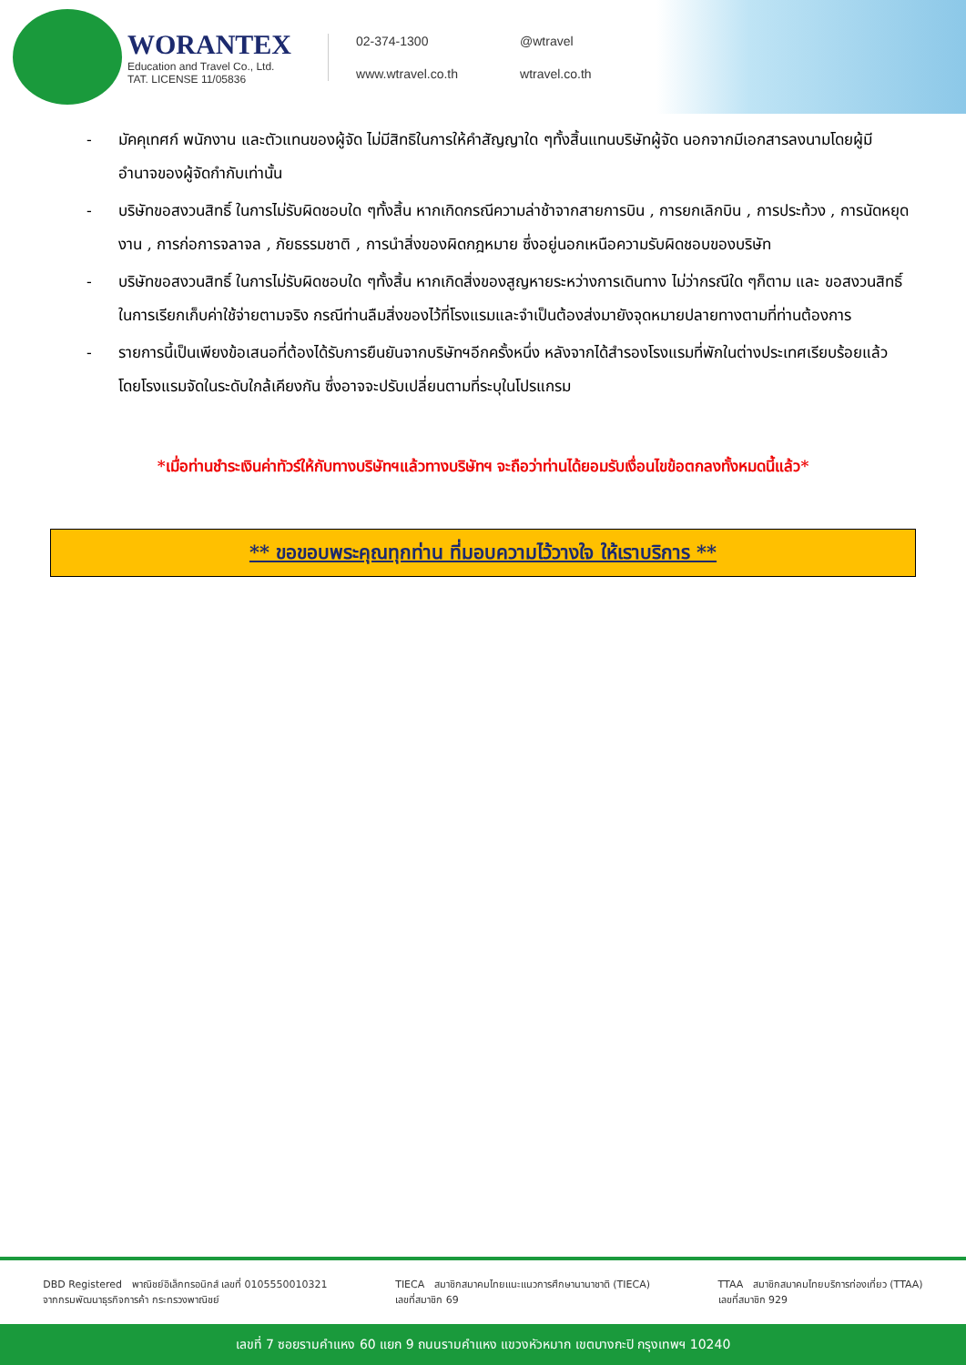WORANTEX
Education and Travel Co., Ltd.
TAT. LICENSE 11/05836
02-374-1300
@wtravel
www.wtravel.co.th
wtravel.co.th
- มัคคุเทศก์ พนักงาน และตัวแทนของผู้จัด ไม่มีสิทธิในการให้คำสัญญาใด ๆทั้งสิ้นแทนบริษัทผู้จัด นอกจากมีเอกสารลงนามโดยผู้มีอำนาจของผู้จัดกำกับเท่านั้น
- บริษัทขอสงวนสิทธิ์ ในการไม่รับผิดชอบใด ๆทั้งสิ้น หากเกิดกรณีความล่าช้าจากสายการบิน , การยกเลิกบิน , การประท้วง , การนัดหยุดงาน , การก่อการจลาจล , ภัยธรรมชาติ , การนำสิ่งของผิดกฎหมาย ซึ่งอยู่นอกเหนือความรับผิดชอบของบริษัท
- บริษัทขอสงวนสิทธิ์ ในการไม่รับผิดชอบใด ๆทั้งสิ้น หากเกิดสิ่งของสูญหายระหว่างการเดินทาง ไม่ว่ากรณีใด ๆก็ตาม และ ขอสงวนสิทธิ์ในการเรียกเก็บค่าใช้จ่ายตามจริง กรณีท่านลืมสิ่งของไว้ที่โรงแรมและจำเป็นต้องส่งมายังจุดหมายปลายทางตามที่ท่านต้องการ
- รายการนี้เป็นเพียงข้อเสนอที่ต้องได้รับการยืนยันจากบริษัทฯอีกครั้งหนึ่ง หลังจากได้สำรองโรงแรมที่พักในต่างประเทศเรียบร้อยแล้ว โดยโรงแรมจัดในระดับใกล้เคียงกัน ซึ่งอาจจะปรับเปลี่ยนตามที่ระบุในโปรแกรม
*เมื่อท่านชำระเงินค่าทัวร์ให้กับทางบริษัทฯแล้วทางบริษัทฯ จะถือว่าท่านได้ยอมรับเงื่อนไขข้อตกลงทั้งหมดนี้แล้ว*
** ขอขอบพระคุณทุกท่าน ที่มอบความไว้วางใจ ให้เราบริการ **
DBD Registered พาณิชย์อิเล็กทรอนิกส์ เลขที่ 0105550010321
จากกรมพัฒนาธุรกิจการค้า กระทรวงพาณิชย์
TIECA สมาชิกสมาคมไทยแนะแนวการศึกษานานาชาติ (TIECA)
เลขที่สมาชิก 69
TTAA สมาชิกสมาคมไทยบริการท่องเที่ยว (TTAA)
เลขที่สมาชิก 929
เลขที่ 7 ซอยรามคำแหง 60 แยก 9 ถนนรามคำแหง แขวงหัวหมาก เขตบางกะปิ กรุงเทพฯ 10240